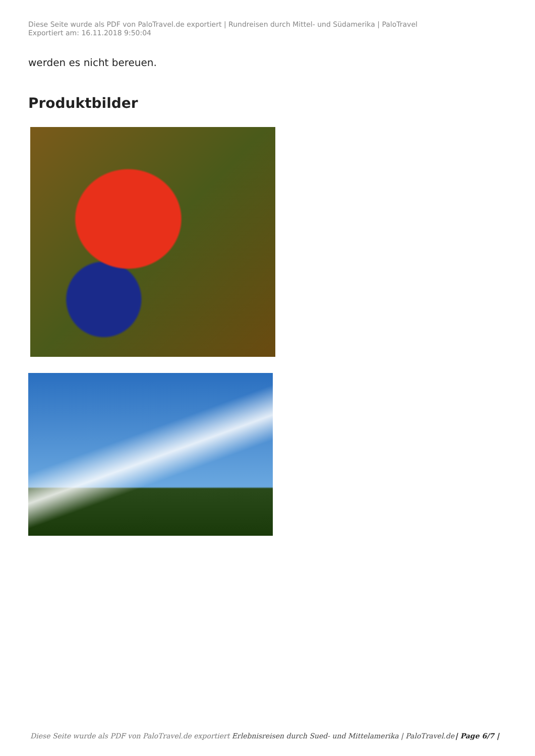Diese Seite wurde als PDF von PaloTravel.de exportiert | Rundreisen durch Mittel- und Südamerika | PaloTravel
Exportiert am: 16.11.2018 9:50:04
werden es nicht bereuen.
Produktbilder
Diese Seite wurde als PDF von PaloTravel.de exportiert Erlebnisreisen durch Sued- und Mittelamerika | PaloTravel.de | Page 6/7 |